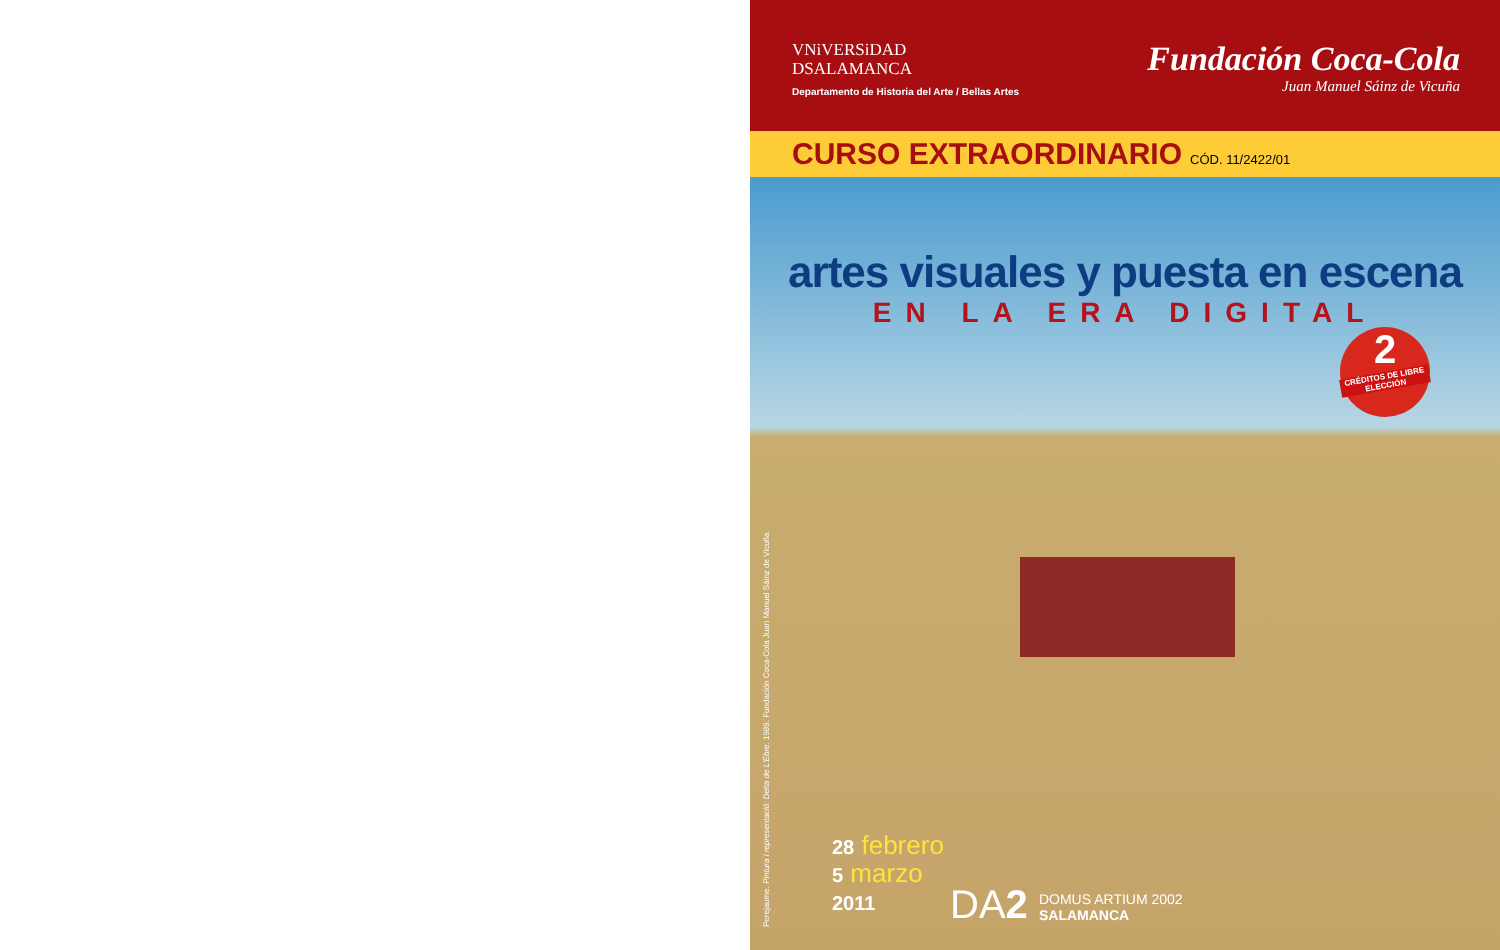VNiVERSiDAD
DSALAMANCA
Departamento de Historia del Arte / Bellas Artes
Fundación Coca-Cola
Juan Manuel Sáinz de Vicuña
CURSO EXTRAORDINARIO CÓD. 11/2422/01
artes visuales y puesta en escena
EN LA ERA DIGITAL
2
CRÉDITOS DE LIBRE ELECCIÓN
Perejaume. Pintura i representació: Delta de L'Ebre. 1989. Fundación Coca-Cola Juan Manuel Sáinz de Vicuña
28 febrero
5 marzo
2011
DA2 DOMUS ARTIUM 2002
SALAMANCA